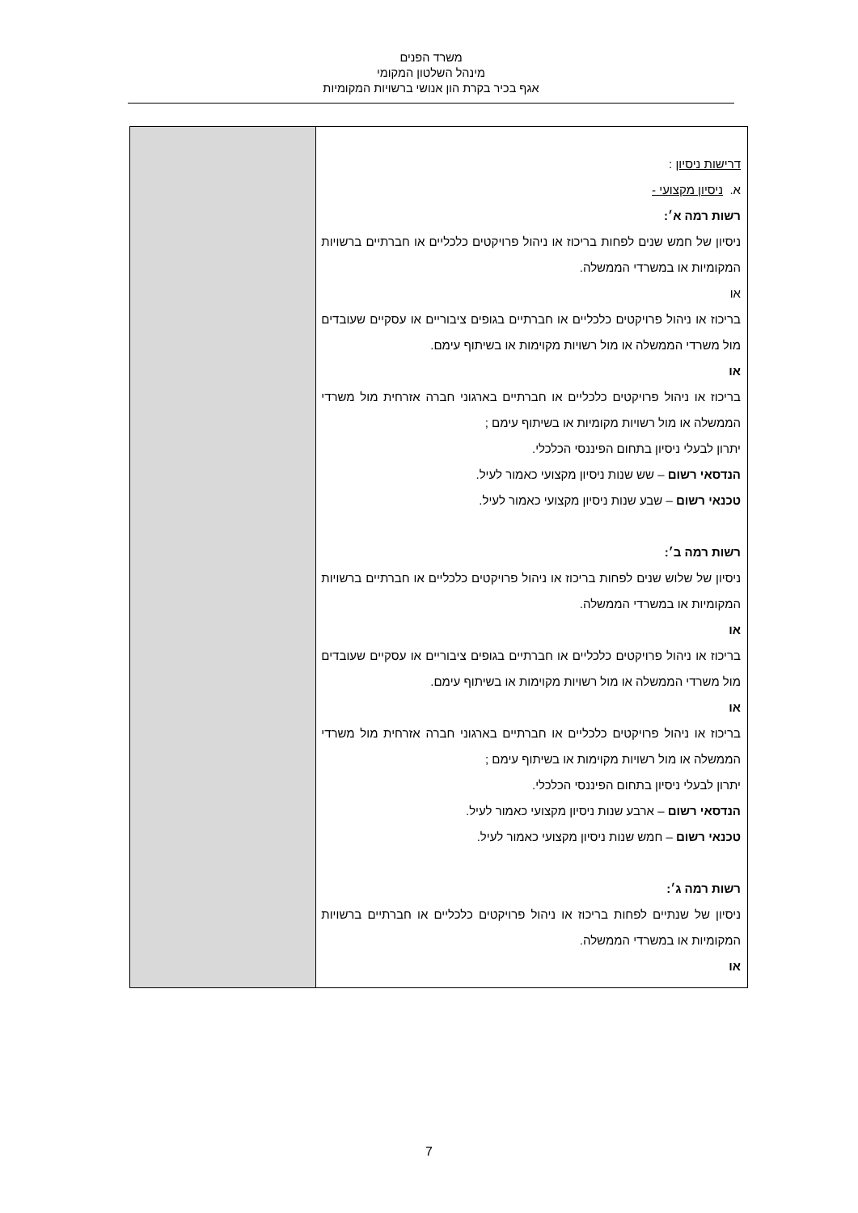משרד הפנים
מינהל השלטון המקומי
אגף בכיר בקרת הון אנושי ברשויות המקומיות
| דרישות ניסיון : א. ניסיון מקצועי - רשות רמה א׳: ניסיון של חמש שנים לפחות בריכוז או ניהול פרויקטים כלכליים או חברתיים ברשויות המקומיות או במשרדי הממשלה. או בריכוז או ניהול פרויקטים כלכליים או חברתיים בגופים ציבוריים או עסקיים שעובדים מול משרדי הממשלה או מול רשויות מקוימות או בשיתוף עימם. או בריכוז או ניהול פרויקטים כלכליים או חברתיים בארגוני חברה אזרחית מול משרדי הממשלה או מול רשויות מקומיות או בשיתוף עימם ; יתרון לבעלי ניסיון בתחום הפיננסי הכלכלי. הנדסאי רשום – שש שנות ניסיון מקצועי כאמור לעיל. טכנאי רשום – שבע שנות ניסיון מקצועי כאמור לעיל. רשות רמה ב׳: ניסיון של שלוש שנים לפחות בריכוז או ניהול פרויקטים כלכליים או חברתיים ברשויות המקומיות או במשרדי הממשלה. או בריכוז או ניהול פרויקטים כלכליים או חברתיים בגופים ציבוריים או עסקיים שעובדים מול משרדי הממשלה או מול רשויות מקוימות או בשיתוף עימם. או בריכוז או ניהול פרויקטים כלכליים או חברתיים בארגוני חברה אזרחית מול משרדי הממשלה או מול רשויות מקוימות או בשיתוף עימם ; יתרון לבעלי ניסיון בתחום הפיננסי הכלכלי. הנדסאי רשום – ארבע שנות ניסיון מקצועי כאמור לעיל. טכנאי רשום – חמש שנות ניסיון מקצועי כאמור לעיל. רשות רמה ג׳: ניסיון של שנתיים לפחות בריכוז או ניהול פרויקטים כלכליים או חברתיים ברשויות המקומיות או במשרדי הממשלה. או | |
7